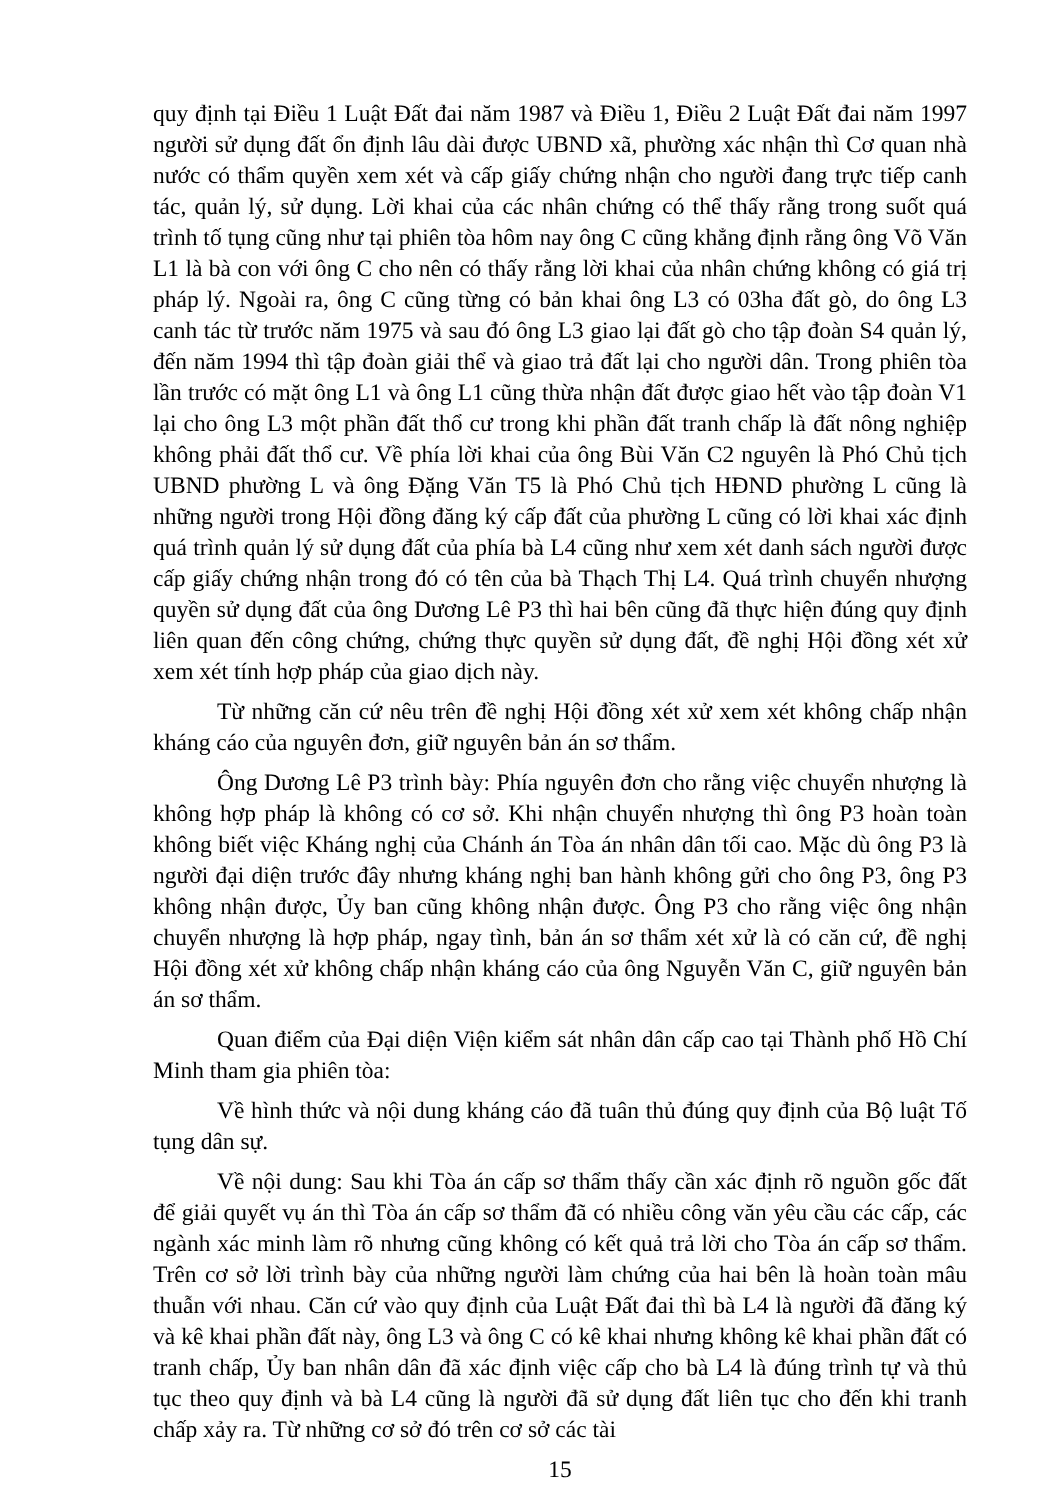quy định tại Điều 1 Luật Đất đai năm 1987 và Điều 1, Điều 2 Luật Đất đai năm 1997 người sử dụng đất ổn định lâu dài được UBND xã, phường xác nhận thì Cơ quan nhà nước có thẩm quyền xem xét và cấp giấy chứng nhận cho người đang trực tiếp canh tác, quản lý, sử dụng. Lời khai của các nhân chứng có thể thấy rằng trong suốt quá trình tố tụng cũng như tại phiên tòa hôm nay ông C cũng khẳng định rằng ông Võ Văn L1 là bà con với ông C cho nên có thấy rằng lời khai của nhân chứng không có giá trị pháp lý. Ngoài ra, ông C cũng từng có bản khai ông L3 có 03ha đất gò, do ông L3 canh tác từ trước năm 1975 và sau đó ông L3 giao lại đất gò cho tập đoàn S4 quản lý, đến năm 1994 thì tập đoàn giải thể và giao trả đất lại cho người dân. Trong phiên tòa lần trước có mặt ông L1 và ông L1 cũng thừa nhận đất được giao hết vào tập đoàn V1 lại cho ông L3 một phần đất thổ cư trong khi phần đất tranh chấp là đất nông nghiệp không phải đất thổ cư. Về phía lời khai của ông Bùi Văn C2 nguyên là Phó Chủ tịch UBND phường L và ông Đặng Văn T5 là Phó Chủ tịch HĐND phường L cũng là những người trong Hội đồng đăng ký cấp đất của phường L cũng có lời khai xác định quá trình quản lý sử dụng đất của phía bà L4 cũng như xem xét danh sách người được cấp giấy chứng nhận trong đó có tên của bà Thạch Thị L4. Quá trình chuyển nhượng quyền sử dụng đất của ông Dương Lê P3 thì hai bên cũng đã thực hiện đúng quy định liên quan đến công chứng, chứng thực quyền sử dụng đất, đề nghị Hội đồng xét xử xem xét tính hợp pháp của giao dịch này.
Từ những căn cứ nêu trên đề nghị Hội đồng xét xử xem xét không chấp nhận kháng cáo của nguyên đơn, giữ nguyên bản án sơ thẩm.
Ông Dương Lê P3 trình bày: Phía nguyên đơn cho rằng việc chuyển nhượng là không hợp pháp là không có cơ sở. Khi nhận chuyển nhượng thì ông P3 hoàn toàn không biết việc Kháng nghị của Chánh án Tòa án nhân dân tối cao. Mặc dù ông P3 là người đại diện trước đây nhưng kháng nghị ban hành không gửi cho ông P3, ông P3 không nhận được, Ủy ban cũng không nhận được. Ông P3 cho rằng việc ông nhận chuyển nhượng là hợp pháp, ngay tình, bản án sơ thẩm xét xử là có căn cứ, đề nghị Hội đồng xét xử không chấp nhận kháng cáo của ông Nguyễn Văn C, giữ nguyên bản án sơ thẩm.
Quan điểm của Đại diện Viện kiểm sát nhân dân cấp cao tại Thành phố Hồ Chí Minh tham gia phiên tòa:
Về hình thức và nội dung kháng cáo đã tuân thủ đúng quy định của Bộ luật Tố tụng dân sự.
Về nội dung: Sau khi Tòa án cấp sơ thẩm thấy cần xác định rõ nguồn gốc đất để giải quyết vụ án thì Tòa án cấp sơ thẩm đã có nhiều công văn yêu cầu các cấp, các ngành xác minh làm rõ nhưng cũng không có kết quả trả lời cho Tòa án cấp sơ thẩm. Trên cơ sở lời trình bày của những người làm chứng của hai bên là hoàn toàn mâu thuẫn với nhau. Căn cứ vào quy định của Luật Đất đai thì bà L4 là người đã đăng ký và kê khai phần đất này, ông L3 và ông C có kê khai nhưng không kê khai phần đất có tranh chấp, Ủy ban nhân dân đã xác định việc cấp cho bà L4 là đúng trình tự và thủ tục theo quy định và bà L4 cũng là người đã sử dụng đất liên tục cho đến khi tranh chấp xảy ra. Từ những cơ sở đó trên cơ sở các tài
15